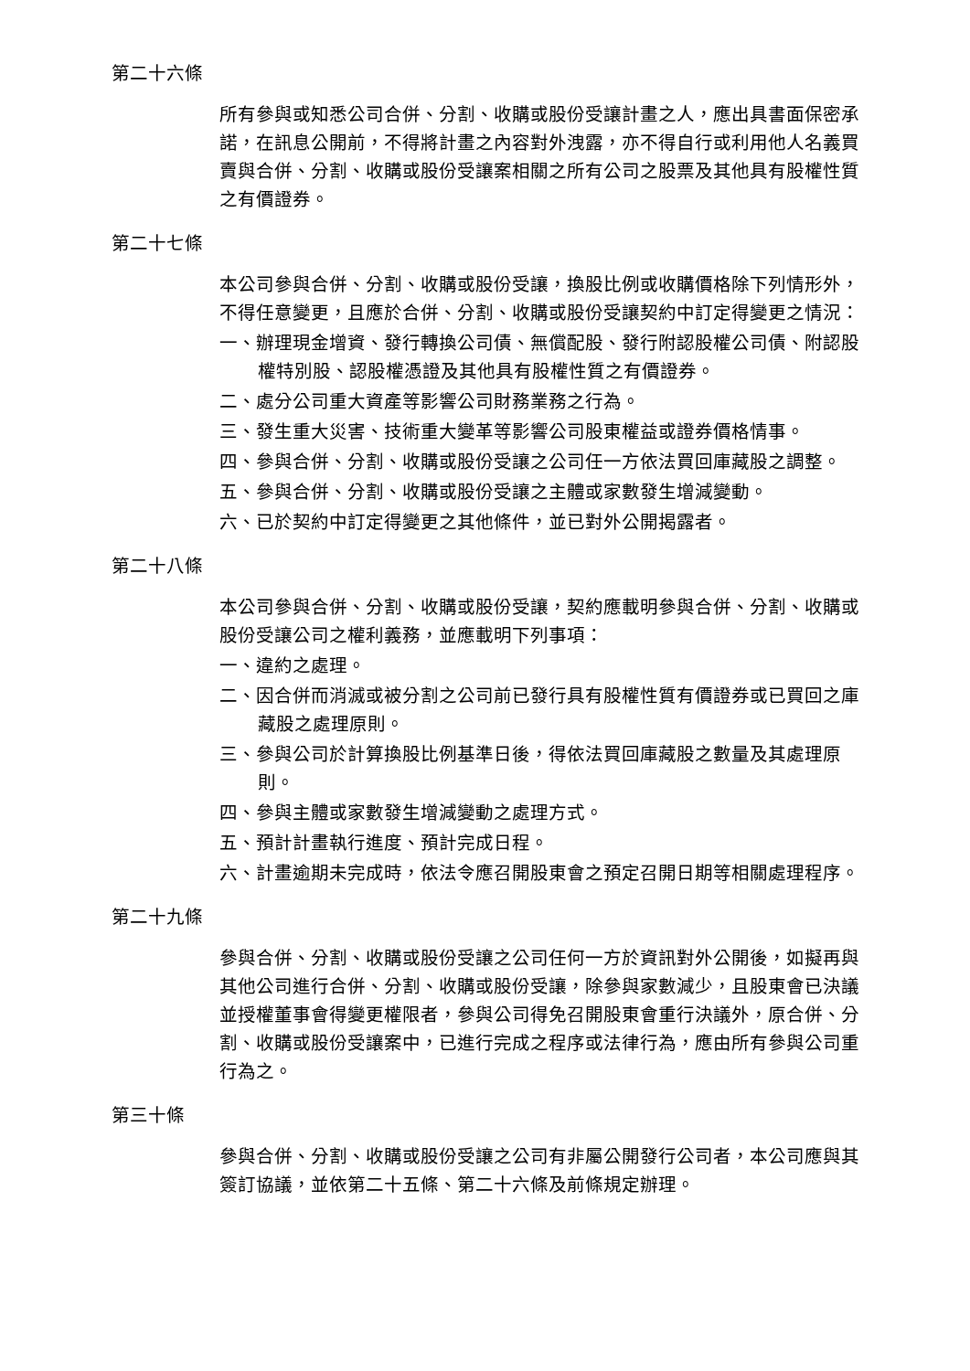第二十六條
所有參與或知悉公司合併、分割、收購或股份受讓計畫之人，應出具書面保密承諾，在訊息公開前，不得將計畫之內容對外洩露，亦不得自行或利用他人名義買賣與合併、分割、收購或股份受讓案相關之所有公司之股票及其他具有股權性質之有價證券。
第二十七條
本公司參與合併、分割、收購或股份受讓，換股比例或收購價格除下列情形外，不得任意變更，且應於合併、分割、收購或股份受讓契約中訂定得變更之情況：
一、辦理現金增資、發行轉換公司債、無償配股、發行附認股權公司債、附認股權特別股、認股權憑證及其他具有股權性質之有價證券。
二、處分公司重大資產等影響公司財務業務之行為。
三、發生重大災害、技術重大變革等影響公司股東權益或證券價格情事。
四、參與合併、分割、收購或股份受讓之公司任一方依法買回庫藏股之調整。
五、參與合併、分割、收購或股份受讓之主體或家數發生增減變動。
六、已於契約中訂定得變更之其他條件，並已對外公開揭露者。
第二十八條
本公司參與合併、分割、收購或股份受讓，契約應載明參與合併、分割、收購或股份受讓公司之權利義務，並應載明下列事項：
一、違約之處理。
二、因合併而消滅或被分割之公司前已發行具有股權性質有價證券或已買回之庫藏股之處理原則。
三、參與公司於計算換股比例基準日後，得依法買回庫藏股之數量及其處理原則。
四、參與主體或家數發生增減變動之處理方式。
五、預計計畫執行進度、預計完成日程。
六、計畫逾期未完成時，依法令應召開股東會之預定召開日期等相關處理程序。
第二十九條
參與合併、分割、收購或股份受讓之公司任何一方於資訊對外公開後，如擬再與其他公司進行合併、分割、收購或股份受讓，除參與家數減少，且股東會已決議並授權董事會得變更權限者，參與公司得免召開股東會重行決議外，原合併、分割、收購或股份受讓案中，已進行完成之程序或法律行為，應由所有參與公司重行為之。
第三十條
參與合併、分割、收購或股份受讓之公司有非屬公開發行公司者，本公司應與其簽訂協議，並依第二十五條、第二十六條及前條規定辦理。